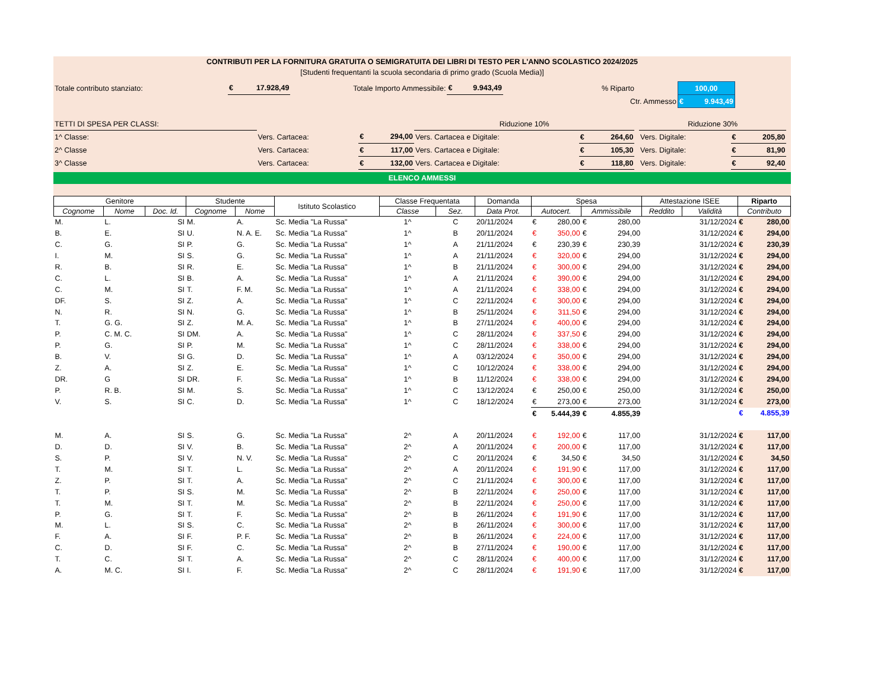CONTRIBUTI PER LA FORNITURA GRATUITA O SEMIGRATUITA DEI LIBRI DI TESTO PER L'ANNO SCOLASTICO 2024/2025
[Studenti frequentanti la scuola secondaria di primo grado (Scuola Media)]
| Totale contributo stanziato: | € 17.928,49 | Totale Importo Ammessibile: | € 9.943,49 | | % Riparto | 100,00 | |
| | | | | | Ctr. Ammesso | € 9.943,49 | |
| TETTI DI SPESA PER CLASSI: | | | Riduzione 10% | | | Riduzione 30% | | |
| 1^ Classe: | Vers. Cartacea: | € 294,00 | Vers. Cartacea e Digitale: | € 264,60 | | Vers. Digitale: | € 205,80 | |
| 2^ Classe | Vers. Cartacea: | € 117,00 | Vers. Cartacea e Digitale: | € 105,30 | | Vers. Digitale: | € 81,90 | |
| 3^ Classe | Vers. Cartacea: | € 132,00 | Vers. Cartacea e Digitale: | € 118,80 | | Vers. Digitale: | € 92,40 | |
ELENCO AMMESSI
| Genitore | | | Studente | | Istituto Scolastico | Classe Frequentata | | Domanda | Spesa | | Attestazione ISEE | | Riparto |
| --- | --- | --- | --- | --- | --- | --- | --- | --- | --- | --- | --- | --- | --- |
| Cognome | Nome | Doc. Id. | Cognome | Nome | | Classe | Sez. | Data Prot. | Autocert. | Ammissibile | Reddito | Validità | Contributo |
| M. | L. | SI | M. | A. | Sc. Media "La Russa" | 1^ | C | 20/11/2024 | € 280,00 | € 280,00 | | 31/12/2024 | € 280,00 |
| B. | E. | SI | U. | N. A. E. | Sc. Media "La Russa" | 1^ | B | 20/11/2024 | € 350,00 | € 294,00 | | 31/12/2024 | € 294,00 |
| C. | G. | SI | P. | G. | Sc. Media "La Russa" | 1^ | A | 21/11/2024 | € 230,39 | € 230,39 | | 31/12/2024 | € 230,39 |
| I. | M. | SI | S. | G. | Sc. Media "La Russa" | 1^ | A | 21/11/2024 | € 320,00 | € 294,00 | | 31/12/2024 | € 294,00 |
| R. | B. | SI | R. | E. | Sc. Media "La Russa" | 1^ | B | 21/11/2024 | € 300,00 | € 294,00 | | 31/12/2024 | € 294,00 |
| C. | L. | SI | B. | A. | Sc. Media "La Russa" | 1^ | A | 21/11/2024 | € 390,00 | € 294,00 | | 31/12/2024 | € 294,00 |
| C. | M. | SI | T. | F. M. | Sc. Media "La Russa" | 1^ | A | 21/11/2024 | € 338,00 | € 294,00 | | 31/12/2024 | € 294,00 |
| DF. | S. | SI | Z. | A. | Sc. Media "La Russa" | 1^ | C | 22/11/2024 | € 300,00 | € 294,00 | | 31/12/2024 | € 294,00 |
| N. | R. | SI | N. | G. | Sc. Media "La Russa" | 1^ | B | 25/11/2024 | € 311,50 | € 294,00 | | 31/12/2024 | € 294,00 |
| T. | G. G. | SI | Z. | M. A. | Sc. Media "La Russa" | 1^ | B | 27/11/2024 | € 400,00 | € 294,00 | | 31/12/2024 | € 294,00 |
| P. | C. M. C. | SI | DM. | A. | Sc. Media "La Russa" | 1^ | C | 28/11/2024 | € 337,50 | € 294,00 | | 31/12/2024 | € 294,00 |
| P. | G. | SI | P. | M. | Sc. Media "La Russa" | 1^ | C | 28/11/2024 | € 338,00 | € 294,00 | | 31/12/2024 | € 294,00 |
| B. | V. | SI | G. | D. | Sc. Media "La Russa" | 1^ | A | 03/12/2024 | € 350,00 | € 294,00 | | 31/12/2024 | € 294,00 |
| Z. | A. | SI | Z. | E. | Sc. Media "La Russa" | 1^ | C | 10/12/2024 | € 338,00 | € 294,00 | | 31/12/2024 | € 294,00 |
| DR. | G | SI | DR. | F. | Sc. Media "La Russa" | 1^ | B | 11/12/2024 | € 338,00 | € 294,00 | | 31/12/2024 | € 294,00 |
| P. | R. B. | SI | M. | S. | Sc. Media "La Russa" | 1^ | C | 13/12/2024 | € 250,00 | € 250,00 | | 31/12/2024 | € 250,00 |
| V. | S. | SI | C. | D. | Sc. Media "La Russa" | 1^ | C | 18/12/2024 | € 273,00 | € 273,00 | | 31/12/2024 | € 273,00 |
| | | | | | | | | | € 5.444,39 | € 4.855,39 | | | € 4.855,39 |
| M. | A. | SI | S. | G. | Sc. Media "La Russa" | 2^ | A | 20/11/2024 | € 192,00 | € 117,00 | | 31/12/2024 | € 117,00 |
| D. | D. | SI | V. | B. | Sc. Media "La Russa" | 2^ | A | 20/11/2024 | € 200,00 | € 117,00 | | 31/12/2024 | € 117,00 |
| S. | P. | SI | V. | N. V. | Sc. Media "La Russa" | 2^ | C | 20/11/2024 | € 34,50 | € 34,50 | | 31/12/2024 | € 34,50 |
| T. | M. | SI | T. | L. | Sc. Media "La Russa" | 2^ | A | 20/11/2024 | € 191,90 | € 117,00 | | 31/12/2024 | € 117,00 |
| Z. | P. | SI | T. | A. | Sc. Media "La Russa" | 2^ | C | 21/11/2024 | € 300,00 | € 117,00 | | 31/12/2024 | € 117,00 |
| T. | P. | SI | S. | M. | Sc. Media "La Russa" | 2^ | B | 22/11/2024 | € 250,00 | € 117,00 | | 31/12/2024 | € 117,00 |
| T. | M. | SI | T. | M. | Sc. Media "La Russa" | 2^ | B | 22/11/2024 | € 250,00 | € 117,00 | | 31/12/2024 | € 117,00 |
| P. | G. | SI | T. | F. | Sc. Media "La Russa" | 2^ | B | 26/11/2024 | € 191,90 | € 117,00 | | 31/12/2024 | € 117,00 |
| M. | L. | SI | S. | C. | Sc. Media "La Russa" | 2^ | B | 26/11/2024 | € 300,00 | € 117,00 | | 31/12/2024 | € 117,00 |
| F. | A. | SI | F. | P. F. | Sc. Media "La Russa" | 2^ | B | 26/11/2024 | € 224,00 | € 117,00 | | 31/12/2024 | € 117,00 |
| C. | D. | SI | F. | C. | Sc. Media "La Russa" | 2^ | B | 27/11/2024 | € 190,00 | € 117,00 | | 31/12/2024 | € 117,00 |
| T. | C. | SI | T. | A. | Sc. Media "La Russa" | 2^ | C | 28/11/2024 | € 400,00 | € 117,00 | | 31/12/2024 | € 117,00 |
| A. | M. C. | SI | I. | F. | Sc. Media "La Russa" | 2^ | C | 28/11/2024 | € 191,90 | € 117,00 | | 31/12/2024 | € 117,00 |